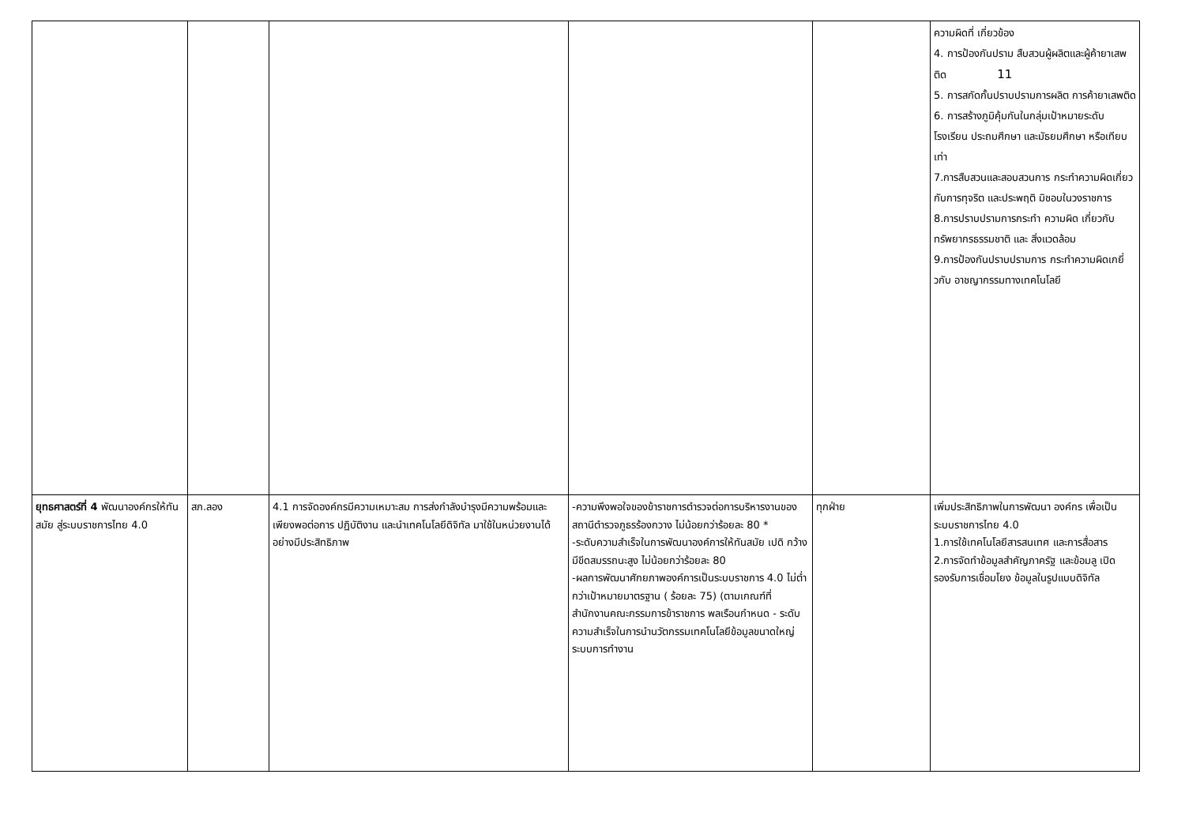| | | | | | ความผิดที่ เกี่ยวข้อง 4. การป้องกันปราม สืบสวนผู้ผลิตและผู้ค้ายาเสพติด 11 5. การสกัดกั้นปราบปรามการผลิต การค้ายาเสพติด 6. การสร้างภูมิคุ้มกันในกลุ่มเป้าหมายระดับโรงเรียน ประถมศึกษา และมัธยมศึกษา หรือเทียบเท่า 7.การสืบสวนและสอบสวนการ กระทำความผิดเกี่ยวกับการทุจริต และประพฤติ มิชอบในวงราชการ 8.การปราบปรามการกระทำ ความผิด เกี่ยวกับ ทรัพยากรธรรมชาติ และ สิ่งแวดล้อม 9.การป้องกันปราบปรามการ กระทำความผิดเกยี่ วกับ อาชญากรรมทางเทคโนโลยี |
| ยุทธศาสตร์ที่ 4 พัฒนาองค์กรให้ทันสมัย สู่ระบบราชการไทย 4.0 | สภ.ลอง | 4.1 การจัดองค์กรมีความเหมาะสม การส่งกำลังบำรุงมีความพร้อมและเพียงพอต่อการ ปฏิบัติงาน และนำเทคโนโลยีดิจิทัล มาใช้ในหน่วยงานได้อย่างมีประสิทธิภาพ | -ความพึงพอใจของข้าราชการตำรวจต่อการบริหารงานของสถานีตำรวจภูธรร้องกวาง ไม่น้อยกว่าร้อยละ 80 * -ระดับความสำเร็จในการพัฒนาองค์การให้ทันสมัย เปดิ กว้าง มีขีดสมรรถนะสูง ไม่น้อยกว่าร้อยละ 80 -ผลการพัฒนาศักยภาพองค์การเป็นระบบราชการ 4.0 ไม่ต่ำกว่าเป้าหมายมาตรฐาน ( ร้อยละ 75) (ตามเกณฑ์ที่สำนักงานคณะกรรมการข้าราชการ พลเรือนกำหนด - ระดับความสำเร็จในการนำนวัตกรรมเทคโนโลยีข้อมูลขนาดใหญ่ ระบบการทำงาน | ทุกฝ่าย | เพิ่มประสิทธิภาพในการพัฒนา องค์กร เพื่อเป็นระบบราชการไทย 4.0 1.การใช้เทคโนโลยีสารสนเทศ และการสื่อสาร 2.การจัดทำข้อมูลสำคัญภาครัฐ และข้อมลู เปิดรองรับการเชื่อมโยง ข้อมูลในรูปแบบดิจิทัล |